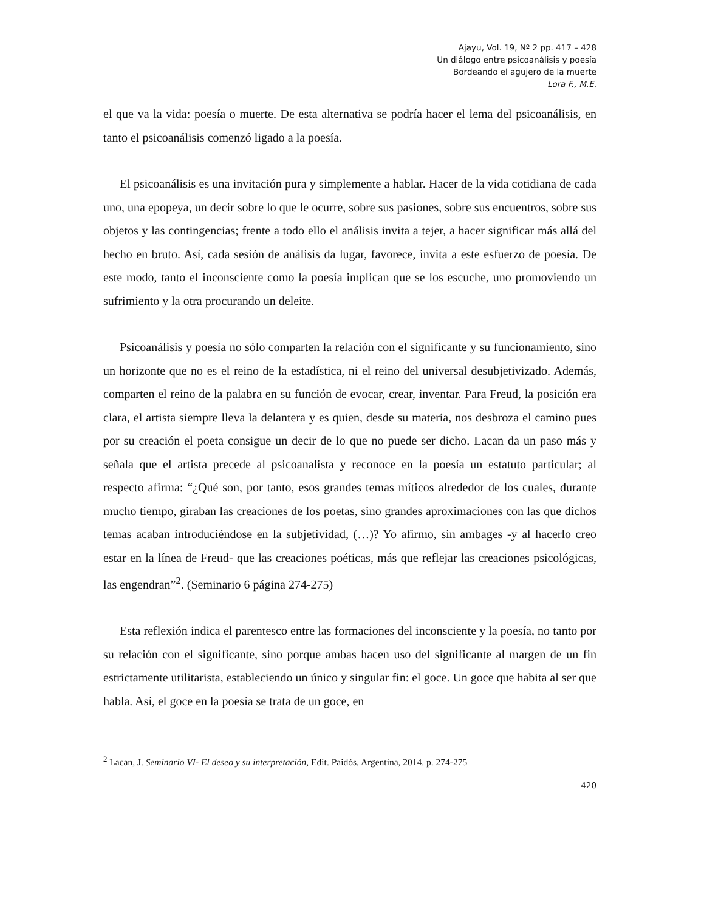Ajayu, Vol. 19, Nº 2 pp. 417 – 428
Un diálogo entre psicoanálisis y poesía
Bordeando el agujero de la muerte
Lora F., M.E.
el que va la vida: poesía o muerte. De esta alternativa se podría hacer el lema del psicoanálisis, en tanto el psicoanálisis comenzó ligado a la poesía.
El psicoanálisis es una invitación pura y simplemente a hablar. Hacer de la vida cotidiana de cada uno, una epopeya, un decir sobre lo que le ocurre, sobre sus pasiones, sobre sus encuentros, sobre sus objetos y las contingencias; frente a todo ello el análisis invita a tejer, a hacer significar más allá del hecho en bruto. Así, cada sesión de análisis da lugar, favorece, invita a este esfuerzo de poesía. De este modo, tanto el inconsciente como la poesía implican que se los escuche, uno promoviendo un sufrimiento y la otra procurando un deleite.
Psicoanálisis y poesía no sólo comparten la relación con el significante y su funcionamiento, sino un horizonte que no es el reino de la estadística, ni el reino del universal desubjetivizado. Además, comparten el reino de la palabra en su función de evocar, crear, inventar. Para Freud, la posición era clara, el artista siempre lleva la delantera y es quien, desde su materia, nos desbroza el camino pues por su creación el poeta consigue un decir de lo que no puede ser dicho. Lacan da un paso más y señala que el artista precede al psicoanalista y reconoce en la poesía un estatuto particular; al respecto afirma: “¿Qué son, por tanto, esos grandes temas míticos alrededor de los cuales, durante mucho tiempo, giraban las creaciones de los poetas, sino grandes aproximaciones con las que dichos temas acaban introduciéndose en la subjetividad, (…)? Yo afirmo, sin ambages -y al hacerlo creo estar en la línea de Freud- que las creaciones poéticas, más que reflejar las creaciones psicológicas, las engendran”<sup>2</sup>. (Seminario 6 página 274-275)
Esta reflexión indica el parentesco entre las formaciones del inconsciente y la poesía, no tanto por su relación con el significante, sino porque ambas hacen uso del significante al margen de un fin estrictamente utilitarista, estableciendo un único y singular fin: el goce. Un goce que habita al ser que habla. Así, el goce en la poesía se trata de un goce, en
<sup>2</sup> Lacan, J. Seminario VI- El deseo y su interpretación, Edit. Paidós, Argentina, 2014. p. 274-275
420